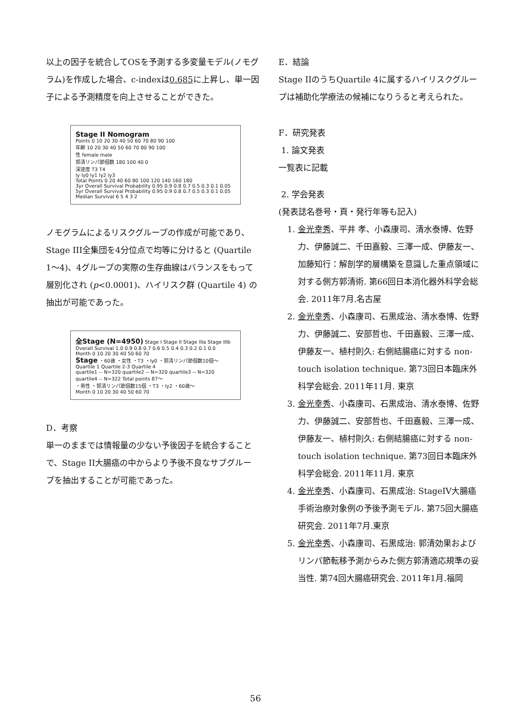以上の因子を統合してOSを予測する多変量モデル(ノモグラム)を作成した場合、c-indexは0.685に上昇し、単一因子による予測精度を向上させることができた。
Stage II Nomogram
Points 0 10 20 30 40 50 60 70 80 90 100
年齢 10 20 30 40 50 60 70 80 90 100
性 female male
郭清リンパ節個数 180 100 40 0
深達度 T3 T4
ly ly0 ly1 ly2 ly3
Total Points 0 20 40 60 80 100 120 140 160 180
3yr Overall Survival Probability 0.95 0.9 0.8 0.7 0.5 0.3 0.1 0.05
5yr Overall Survival Probability 0.95 0.9 0.8 0.7 0.5 0.3 0.1 0.05
Median Survival 6 5 4 3 2
ノモグラムによるリスクグループの作成が可能であり、Stage III全集団を4分位点で均等に分けると (Quartile 1〜4)、4グループの実際の生存曲線はバランスをもって層別化され (p<0.0001)、ハイリスク群 (Quartile 4) の抽出が可能であった。
全Stage (N=4950) Stage I Stage II Stage IIIa Stage IIIb
Overall Survival 1.0 0.9 0.8 0.7 0.6 0.5 0.4 0.3 0.2 0.1 0.0
Month 0 10 20 30 40 50 60 70
Stage ・60歳 ・女性 ・T3 ・ly0 ・郭清リンパ節個数10個〜
Quartile 1 Quartile 2-3 Quartile 4
quartile1 -- N=320 quartile2 -- N=320 quartile3 -- N=320 quartile4 -- N=322 Total points 87〜
・男性 ・郭清リンパ節個数15個 ・T3 ・ly2 ・60歳〜
Month 0 10 20 30 40 50 60 70
D．考察
単一のままでは情報量の少ない予後因子を統合することで、Stage II大腸癌の中からより予後不良なサブグループを抽出することが可能であった。
E．結論
Stage IIのうちQuartile 4に属するハイリスクグループは補助化学療法の候補になりうると考えられた。
F．研究発表
1. 論文発表
一覧表に記載
2. 学会発表
(発表誌名巻号・頁・発行年等も記入)
1. 金光幸秀、平井 孝、小森康司、清水泰博、佐野 力、伊藤誠二、千田嘉毅、三澤一成、伊藤友一、加藤知行：解剖学的層構築を意識した重点領域に対する側方郭清術. 第66回日本消化器外科学会総会. 2011年7月.名古屋
2. 金光幸秀、小森康司、石黒成治、清水泰博、佐野力、伊藤誠二、安部哲也、千田嘉毅、三澤一成、伊藤友一、植村則久: 右側結腸癌に対する non-touch isolation technique. 第73回日本臨床外科学会総会. 2011年11月. 東京
3. 金光幸秀、小森康司、石黒成治、清水泰博、佐野力、伊藤誠二、安部哲也、千田嘉毅、三澤一成、伊藤友一、植村則久: 右側結腸癌に対する non-touch isolation technique. 第73回日本臨床外科学会総会. 2011年11月. 東京
4. 金光幸秀、小森康司、石黒成治: StageIV大腸癌手術治療対象例の予後予測モデル. 第75回大腸癌研究会. 2011年7月.東京
5. 金光幸秀、小森康司、石黒成治: 郭清効果およびリンパ節転移予測からみた側方郭清適応規準の妥当性. 第74回大腸癌研究会. 2011年1月.福岡
56